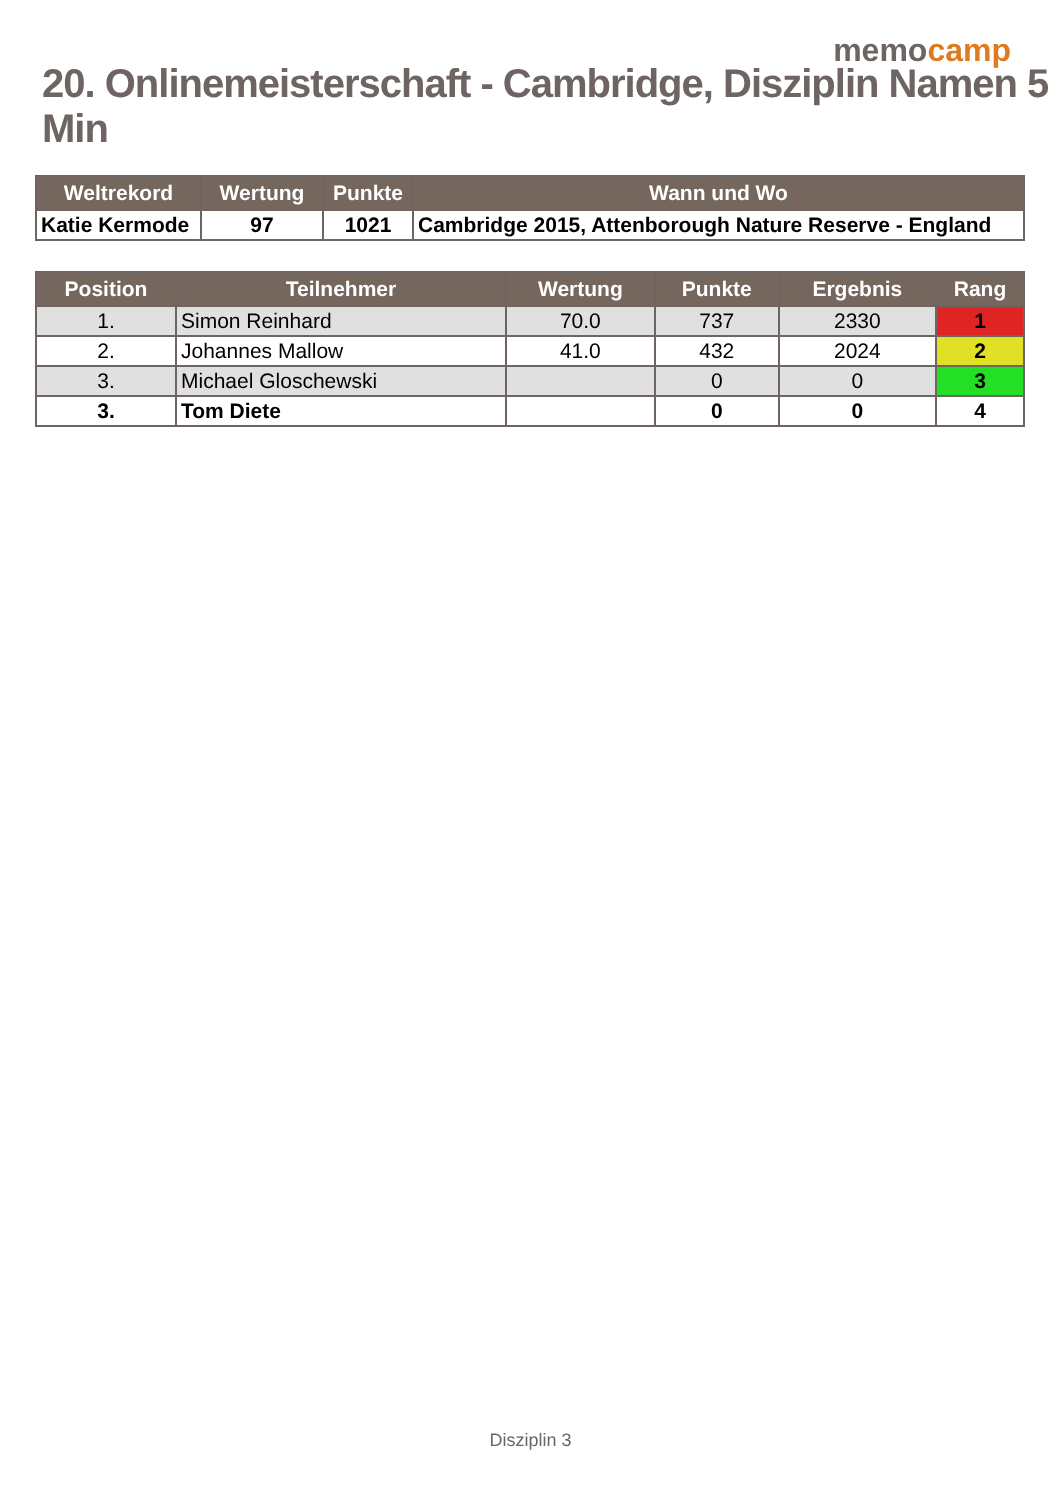memocamp
20. Onlinemeisterschaft - Cambridge, Disziplin Namen 5 Min
| Weltrekord | Wertung | Punkte | Wann und Wo |
| --- | --- | --- | --- |
| Katie Kermode | 97 | 1021 | Cambridge 2015, Attenborough Nature Reserve - England |
| Position | Teilnehmer | Wertung | Punkte | Ergebnis | Rang |
| --- | --- | --- | --- | --- | --- |
| 1. | Simon Reinhard | 70.0 | 737 | 2330 | 1 |
| 2. | Johannes Mallow | 41.0 | 432 | 2024 | 2 |
| 3. | Michael Gloschewski | | 0 | 0 | 3 |
| 3. | Tom Diete | | 0 | 0 | 4 |
Disziplin 3